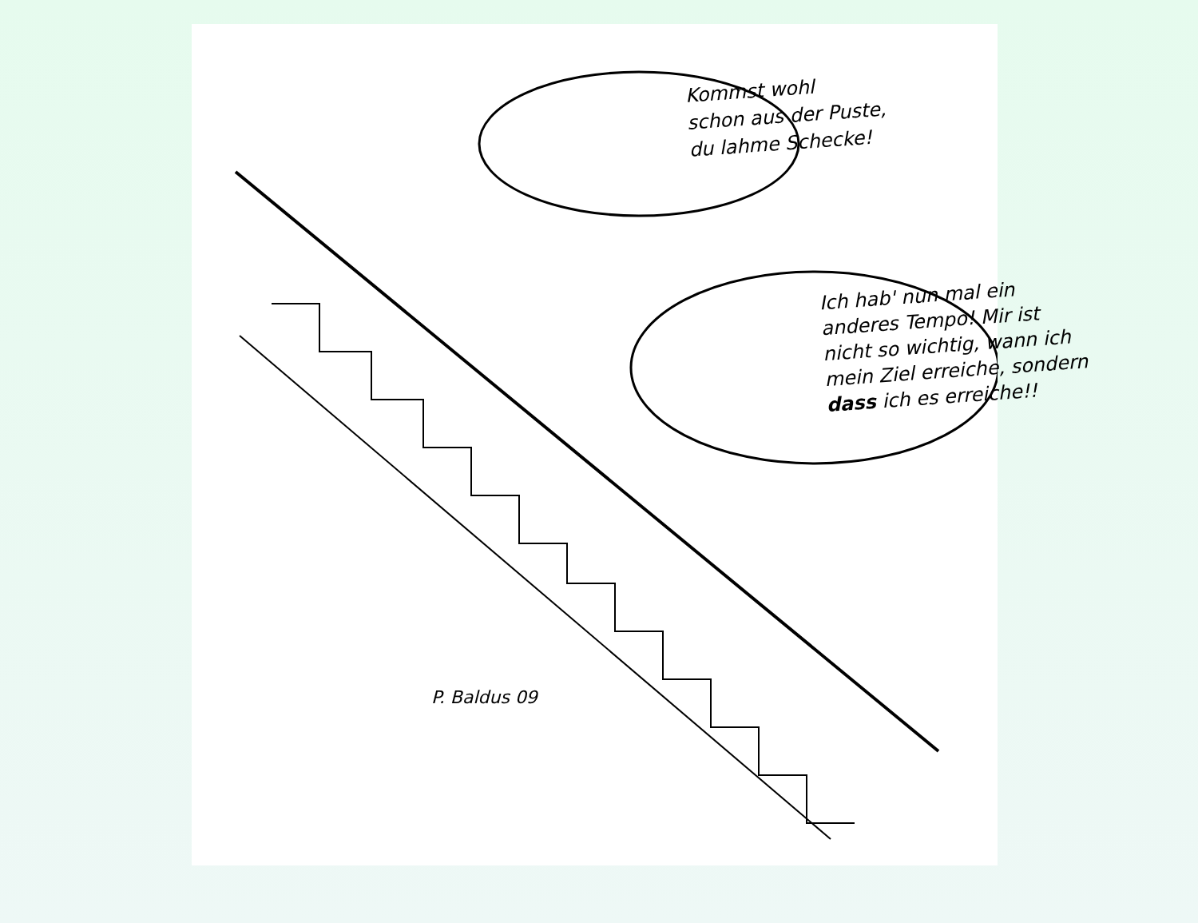Kommst wohl
schon aus der Puste,
du lahme Schecke!
Ich hab' nun mal ein
anderes Tempo! Mir ist
nicht so wichtig, wann ich
mein Ziel erreiche, sondern
dass ich es erreiche!!
P. Baldus 09